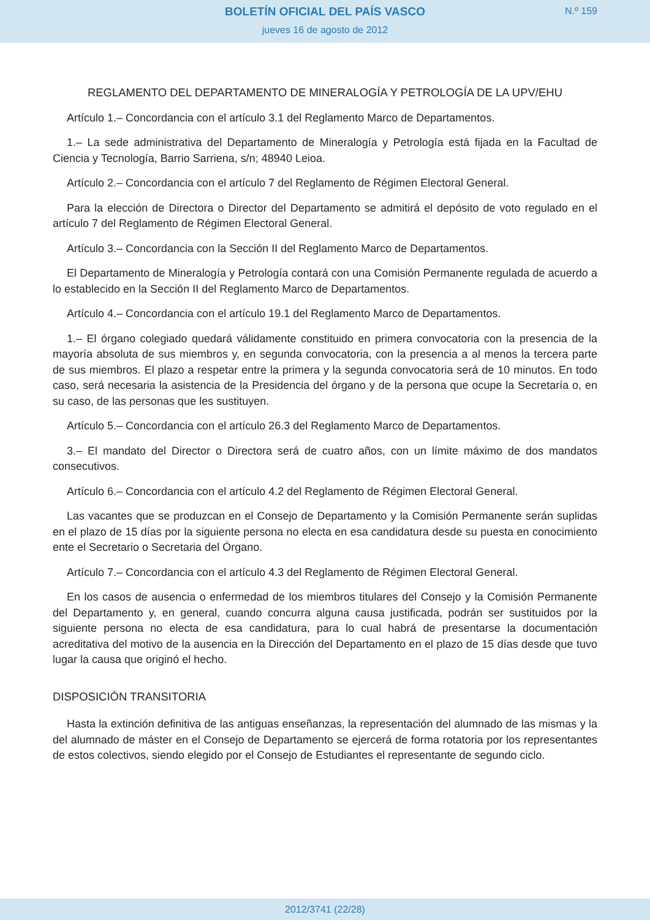BOLETÍN OFICIAL DEL PAÍS VASCO
jueves 16 de agosto de 2012
N.º 159
REGLAMENTO DEL DEPARTAMENTO DE MINERALOGÍA Y PETROLOGÍA DE LA UPV/EHU
Artículo 1.– Concordancia con el artículo 3.1 del Reglamento Marco de Departamentos.
1.– La sede administrativa del Departamento de Mineralogía y Petrología está fijada en la Facultad de Ciencia y Tecnología, Barrio Sarriena, s/n; 48940 Leioa.
Artículo 2.– Concordancia con el artículo 7 del Reglamento de Régimen Electoral General.
Para la elección de Directora o Director del Departamento se admitirá el depósito de voto regulado en el artículo 7 del Reglamento de Régimen Electoral General.
Artículo 3.– Concordancia con la Sección II del Reglamento Marco de Departamentos.
El Departamento de Mineralogía y Petrología contará con una Comisión Permanente regulada de acuerdo a lo establecido en la Sección II del Reglamento Marco de Departamentos.
Artículo 4.– Concordancia con el artículo 19.1 del Reglamento Marco de Departamentos.
1.– El órgano colegiado quedará válidamente constituido en primera convocatoria con la presencia de la mayoría absoluta de sus miembros y, en segunda convocatoria, con la presencia a al menos la tercera parte de sus miembros. El plazo a respetar entre la primera y la segunda convocatoria será de 10 minutos. En todo caso, será necesaria la asistencia de la Presidencia del órgano y de la persona que ocupe la Secretaría o, en su caso, de las personas que les sustituyen.
Artículo 5.– Concordancia con el artículo 26.3 del Reglamento Marco de Departamentos.
3.– El mandato del Director o Directora será de cuatro años, con un límite máximo de dos mandatos consecutivos.
Artículo 6.– Concordancia con el artículo 4.2 del Reglamento de Régimen Electoral General.
Las vacantes que se produzcan en el Consejo de Departamento y la Comisión Permanente serán suplidas en el plazo de 15 días por la siguiente persona no electa en esa candidatura desde su puesta en conocimiento ente el Secretario o Secretaria del Órgano.
Artículo 7.– Concordancia con el artículo 4.3 del Reglamento de Régimen Electoral General.
En los casos de ausencia o enfermedad de los miembros titulares del Consejo y la Comisión Permanente del Departamento y, en general, cuando concurra alguna causa justificada, podrán ser sustituidos por la siguiente persona no electa de esa candidatura, para lo cual habrá de presentarse la documentación acreditativa del motivo de la ausencia en la Dirección del Departamento en el plazo de 15 días desde que tuvo lugar la causa que originó el hecho.
DISPOSICIÓN TRANSITORIA
Hasta la extinción definitiva de las antiguas enseñanzas, la representación del alumnado de las mismas y la del alumnado de máster en el Consejo de Departamento se ejercerá de forma rotatoria por los representantes de estos colectivos, siendo elegido por el Consejo de Estudiantes el representante de segundo ciclo.
2012/3741 (22/28)